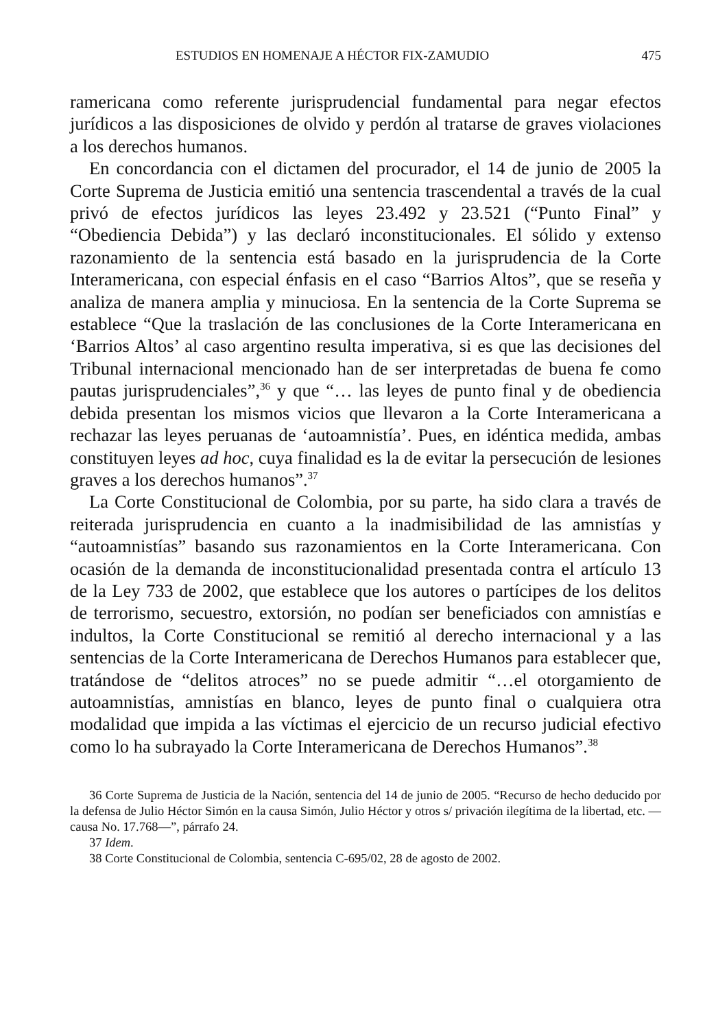ESTUDIOS EN HOMENAJE A HÉCTOR FIX-ZAMUDIO 475
ramericana como referente jurisprudencial fundamental para negar efectos jurídicos a las disposiciones de olvido y perdón al tratarse de graves violaciones a los derechos humanos.
En concordancia con el dictamen del procurador, el 14 de junio de 2005 la Corte Suprema de Justicia emitió una sentencia trascendental a través de la cual privó de efectos jurídicos las leyes 23.492 y 23.521 (“Punto Final” y “Obediencia Debida”) y las declaró inconstitucionales. El sólido y extenso razonamiento de la sentencia está basado en la jurisprudencia de la Corte Interamericana, con especial énfasis en el caso “Barrios Altos”, que se reseña y analiza de manera amplia y minuciosa. En la sentencia de la Corte Suprema se establece “Que la traslación de las conclusiones de la Corte Interamericana en ‘Barrios Altos’ al caso argentino resulta imperativa, si es que las decisiones del Tribunal internacional mencionado han de ser interpretadas de buena fe como pautas jurisprudenciales”,<sup>36</sup> y que “… las leyes de punto final y de obediencia debida presentan los mismos vicios que llevaron a la Corte Interamericana a rechazar las leyes peruanas de ‘autoamnistía’. Pues, en idéntica medida, ambas constituyen leyes ad hoc, cuya finalidad es la de evitar la persecución de lesiones graves a los derechos humanos”.<sup>37</sup>
La Corte Constitucional de Colombia, por su parte, ha sido clara a través de reiterada jurisprudencia en cuanto a la inadmisibilidad de las amnistías y “autoamnistías” basando sus razonamientos en la Corte Interamericana. Con ocasión de la demanda de inconstitucionalidad presentada contra el artículo 13 de la Ley 733 de 2002, que establece que los autores o partícipes de los delitos de terrorismo, secuestro, extorsión, no podían ser beneficiados con amnistías e indultos, la Corte Constitucional se remitió al derecho internacional y a las sentencias de la Corte Interamericana de Derechos Humanos para establecer que, tratándose de “delitos atroces” no se puede admitir “…el otorgamiento de autoamnistías, amnistías en blanco, leyes de punto final o cualquiera otra modalidad que impida a las víctimas el ejercicio de un recurso judicial efectivo como lo ha subrayado la Corte Interamericana de Derechos Humanos”.<sup>38</sup>
36 Corte Suprema de Justicia de la Nación, sentencia del 14 de junio de 2005. “Recurso de hecho deducido por la defensa de Julio Héctor Simón en la causa Simón, Julio Héctor y otros s/ privación ilegítima de la libertad, etc. —causa No. 17.768—”, párrafo 24.
37 Idem.
38 Corte Constitucional de Colombia, sentencia C-695/02, 28 de agosto de 2002.